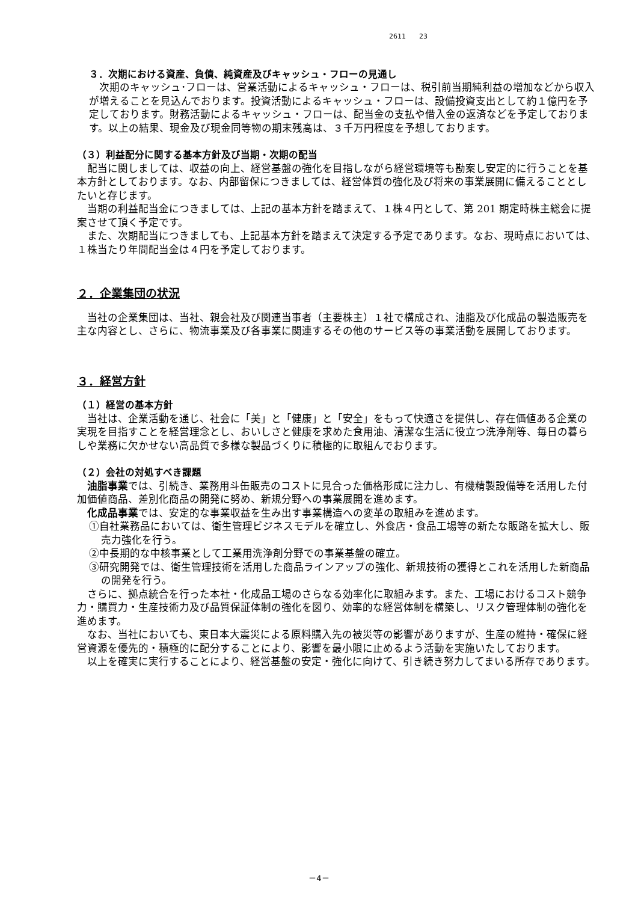2611　　23
３．次期における資産、負債、純資産及びキャッシュ・フローの見通し
　次期のキャッシュ･フローは、営業活動によるキャッシュ・フローは、税引前当期純利益の増加などから収入が増えることを見込んでおります。投資活動によるキャッシュ・フローは、設備投資支出として約１億円を予定しております。財務活動によるキャッシュ・フローは、配当金の支払や借入金の返済などを予定しております。以上の結果、現金及び現金同等物の期末残高は、３千万円程度を予想しております。
（３）利益配分に関する基本方針及び当期・次期の配当
　配当に関しましては、収益の向上、経営基盤の強化を目指しながら経営環境等も勘案し安定的に行うことを基本方針としております。なお、内部留保につきましては、経営体質の強化及び将来の事業展開に備えることとしたいと存じます。
　当期の利益配当金につきましては、上記の基本方針を踏まえて、１株４円として、第 201 期定時株主総会に提案させて頂く予定です。
　また、次期配当につきましても、上記基本方針を踏まえて決定する予定であります。なお、現時点においては、１株当たり年間配当金は４円を予定しております。
２．企業集団の状況
　当社の企業集団は、当社、親会社及び関連当事者（主要株主）１社で構成され、油脂及び化成品の製造販売を主な内容とし、さらに、物流事業及び各事業に関連するその他のサービス等の事業活動を展開しております。
３．経営方針
（１）経営の基本方針
　当社は、企業活動を通じ、社会に「美」と「健康」と「安全」をもって快適さを提供し、存在価値ある企業の実現を目指すことを経営理念とし、おいしさと健康を求めた食用油、清潔な生活に役立つ洗浄剤等、毎日の暮らしや業務に欠かせない高品質で多様な製品づくりに積極的に取組んでおります。
（２）会社の対処すべき課題
　油脂事業では、引続き、業務用斗缶販売のコストに見合った価格形成に注力し、有機精製設備等を活用した付加価値商品、差別化商品の開発に努め、新規分野への事業展開を進めます。
　化成品事業では、安定的な事業収益を生み出す事業構造への変革の取組みを進めます。
①自社業務品においては、衛生管理ビジネスモデルを確立し、外食店・食品工場等の新たな販路を拡大し、販売力強化を行う。
②中長期的な中核事業として工業用洗浄剤分野での事業基盤の確立。
③研究開発では、衛生管理技術を活用した商品ラインアップの強化、新規技術の獲得とこれを活用した新商品の開発を行う。
　さらに、拠点統合を行った本社・化成品工場のさらなる効率化に取組みます。また、工場におけるコスト競争力・購買力・生産技術力及び品質保証体制の強化を図り、効率的な経営体制を構築し、リスク管理体制の強化を進めます。
　なお、当社においても、東日本大震災による原料購入先の被災等の影響がありますが、生産の維持・確保に経営資源を優先的・積極的に配分することにより、影響を最小限に止めるよう活動を実施いたしております。
　以上を確実に実行することにより、経営基盤の安定・強化に向けて、引き続き努力してまいる所存であります。
－4－